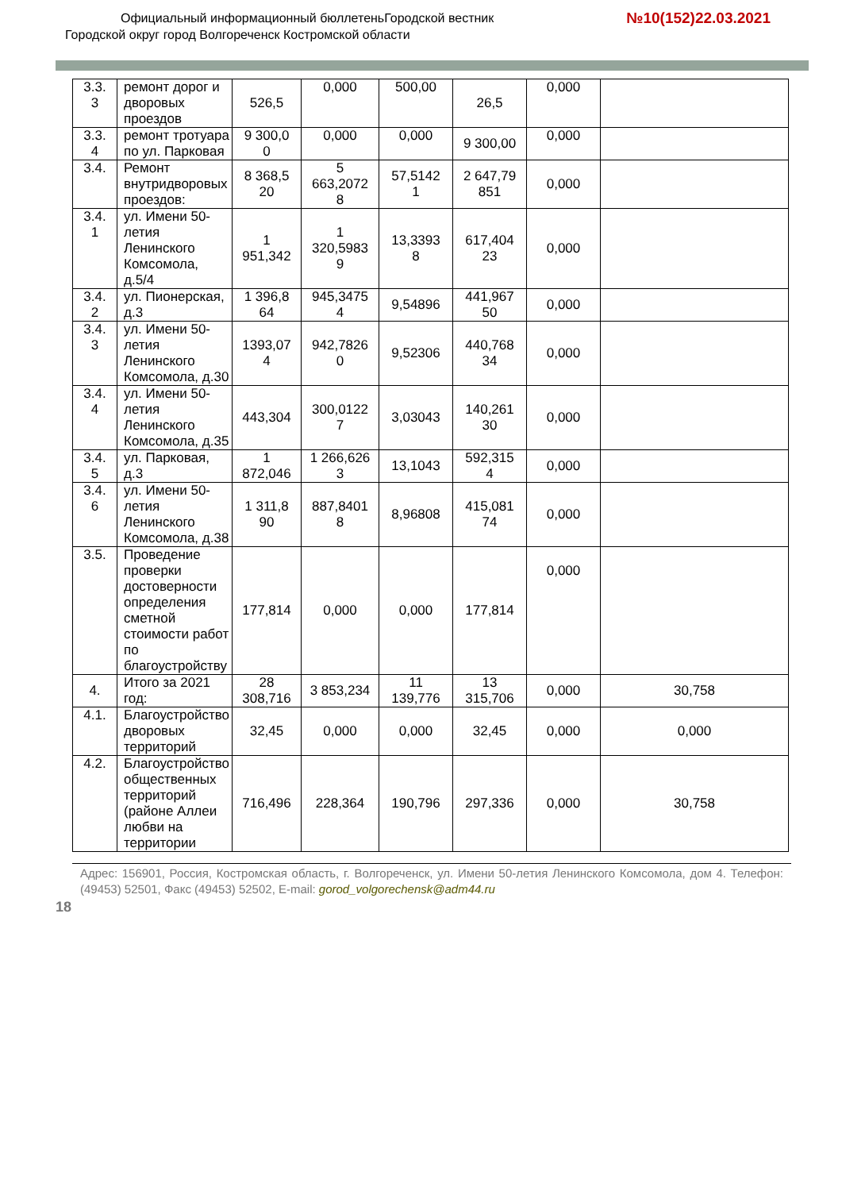Официальный информационный бюллетеньГородской вестник
Городской округ город Волгореченск Костромской области
№10(152)22.03.2021
| 3.3. 3 | ремонт дорог и дворовых проездов | 526,5 | 0,000 | 500,00 | 26,5 | 0,000 | |
| 3.3. 4 | ремонт тротуара по ул. Парковая | 9 300,0 0 | 0,000 | 0,000 | 9 300,00 | 0,000 | |
| 3.4. | Ремонт внутридворовых проездов: | 8 368,5 20 | 5 663,2072 8 | 57,5142 1 | 2 647,79 851 | 0,000 | |
| 3.4. 1 | ул. Имени 50-летия Ленинского Комсомола, д.5/4 | 1 951,342 | 1 320,5983 9 | 13,3393 8 | 617,404 23 | 0,000 | |
| 3.4. 2 | ул. Пионерская, д.3 | 1 396,8 64 | 945,3475 4 | 9,54896 | 441,967 50 | 0,000 | |
| 3.4. 3 | ул. Имени 50-летия Ленинского Комсомола, д.30 | 1393,07 4 | 942,7826 0 | 9,52306 | 440,768 34 | 0,000 | |
| 3.4. 4 | ул. Имени 50-летия Ленинского Комсомола, д.35 | 443,304 | 300,0122 7 | 3,03043 | 140,261 30 | 0,000 | |
| 3.4. 5 | ул. Парковая, д.3 | 1 872,046 | 1 266,626 3 | 13,1043 | 592,315 4 | 0,000 | |
| 3.4. 6 | ул. Имени 50-летия Ленинского Комсомола, д.38 | 1 311,8 90 | 887,8401 8 | 8,96808 | 415,081 74 | 0,000 | |
| 3.5. | Проведение проверки достоверности определения сметной стоимости работ по благоустройству | 177,814 | 0,000 | 0,000 | 177,814 | 0,000 | |
| 4. | Итого за 2021 год: | 28 308,716 | 3 853,234 | 11 139,776 | 13 315,706 | 0,000 | 30,758 |
| 4.1. | Благоустройство дворовых территорий | 32,45 | 0,000 | 0,000 | 32,45 | 0,000 | 0,000 |
| 4.2. | Благоустройство общественных территорий (районе Аллеи любви на территории | 716,496 | 228,364 | 190,796 | 297,336 | 0,000 | 30,758 |
Адрес: 156901, Россия, Костромская область, г. Волгореченск, ул. Имени 50-летия Ленинского Комсомола, дом 4. Телефон: (49453) 52501, Факс (49453) 52502, E-mail: gorod_volgorechensk@adm44.ru
18